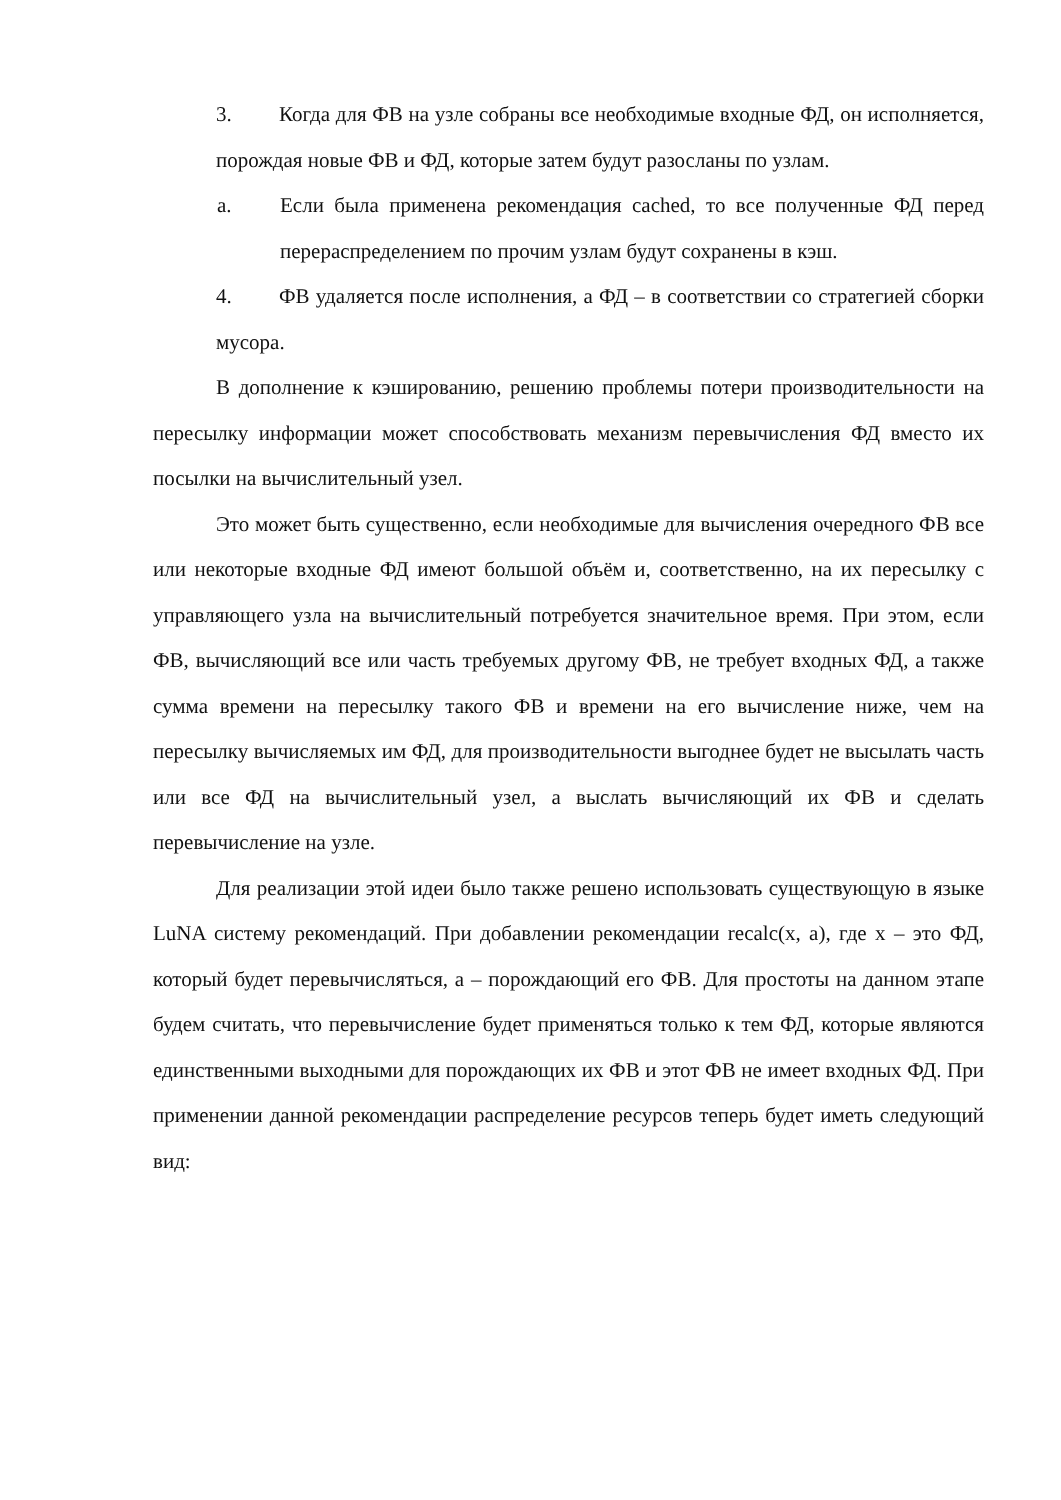3. Когда для ФВ на узле собраны все необходимые входные ФД, он исполняется, порождая новые ФВ и ФД, которые затем будут разосланы по узлам.
a. Если была применена рекомендация cached, то все полученные ФД перед перераспределением по прочим узлам будут сохранены в кэш.
4. ФВ удаляется после исполнения, а ФД – в соответствии со стратегией сборки мусора.
В дополнение к кэшированию, решению проблемы потери производительности на пересылку информации может способствовать механизм перевычисления ФД вместо их посылки на вычислительный узел.
Это может быть существенно, если необходимые для вычисления очередного ФВ все или некоторые входные ФД имеют большой объём и, соответственно, на их пересылку с управляющего узла на вычислительный потребуется значительное время. При этом, если ФВ, вычисляющий все или часть требуемых другому ФВ, не требует входных ФД, а также сумма времени на пересылку такого ФВ и времени на его вычисление ниже, чем на пересылку вычисляемых им ФД, для производительности выгоднее будет не высылать часть или все ФД на вычислительный узел, а выслать вычисляющий их ФВ и сделать перевычисление на узле.
Для реализации этой идеи было также решено использовать существующую в языке LuNA систему рекомендаций. При добавлении рекомендации recalc(x, a), где x – это ФД, который будет перевычисляться, a – порождающий его ФВ. Для простоты на данном этапе будем считать, что перевычисление будет применяться только к тем ФД, которые являются единственными выходными для порождающих их ФВ и этот ФВ не имеет входных ФД. При применении данной рекомендации распределение ресурсов теперь будет иметь следующий вид: